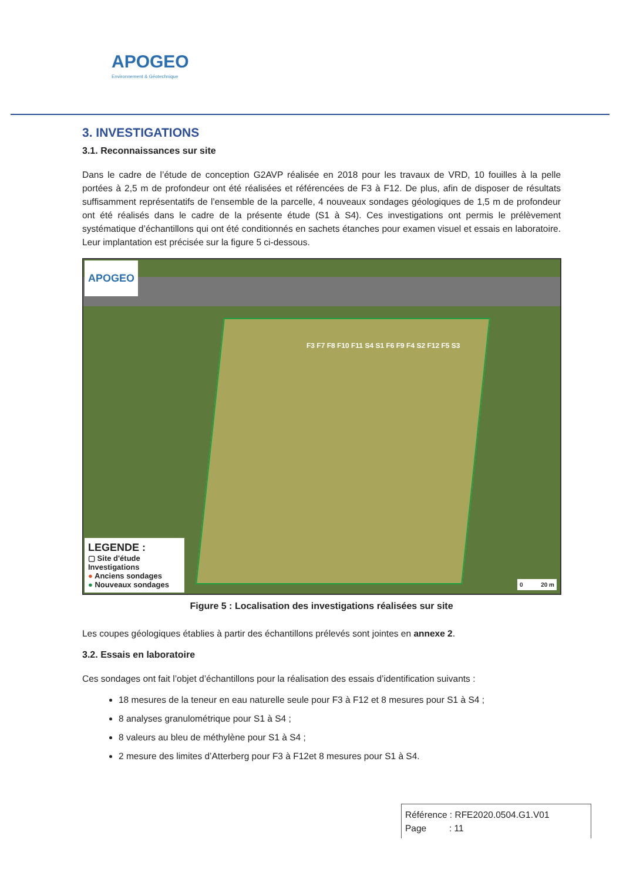APOGEO
Environnement & Géotechnique
3. INVESTIGATIONS
3.1. Reconnaissances sur site
Dans le cadre de l’étude de conception G2AVP réalisée en 2018 pour les travaux de VRD, 10 fouilles à la pelle portées à 2,5 m de profondeur ont été réalisées et référencées de F3 à F12. De plus, afin de disposer de résultats suffisamment représentatifs de l’ensemble de la parcelle, 4 nouveaux sondages géologiques de 1,5 m de profondeur ont été réalisés dans le cadre de la présente étude (S1 à S4). Ces investigations ont permis le prélèvement systématique d’échantillons qui ont été conditionnés en sachets étanches pour examen visuel et essais en laboratoire. Leur implantation est précisée sur la figure 5 ci-dessous.
APOGEO
F3 F7 F8 F10 F11 S4 S1 F6 F9 F4 S2 F12 F5 S3
LEGENDE :
▢ Site d'étude
Investigations
● Anciens sondages
● Nouveaux sondages
0 20 m
Figure 5 : Localisation des investigations réalisées sur site
Les coupes géologiques établies à partir des échantillons prélevés sont jointes en annexe 2.
3.2. Essais en laboratoire
Ces sondages ont fait l’objet d’échantillons pour la réalisation des essais d’identification suivants :
18 mesures de la teneur en eau naturelle seule pour F3 à F12 et 8 mesures pour S1 à S4 ;
8 analyses granulométrique pour S1 à S4 ;
8 valeurs au bleu de méthylène pour S1 à S4 ;
2 mesure des limites d’Atterberg pour F3 à F12et 8 mesures pour S1 à S4.
Référence : RFE2020.0504.G1.V01
Page : 11